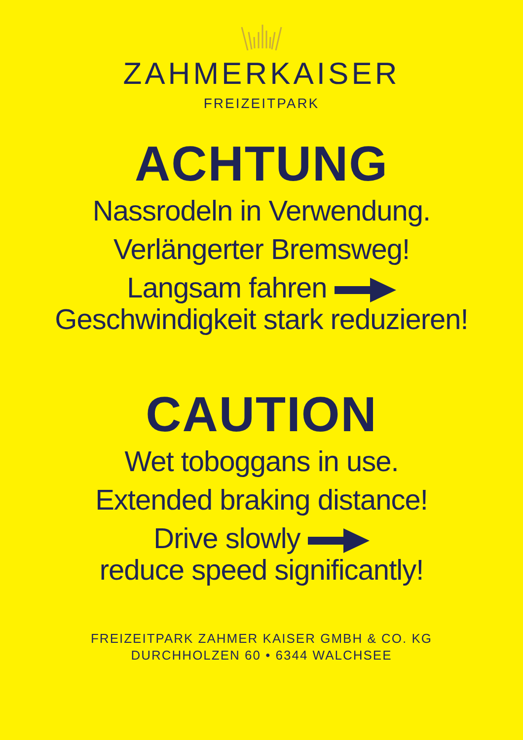ZAHMERKAISER
FREIZEITPARK
ACHTUNG
Nassrodeln in Verwendung.
Verlängerter Bremsweg!
Langsam fahren
Geschwindigkeit stark reduzieren!
CAUTION
Wet toboggans in use.
Extended braking distance!
Drive slowly
reduce speed significantly!
FREIZEITPARK ZAHMER KAISER GMBH & CO. KG
DURCHHOLZEN 60 • 6344 WALCHSEE